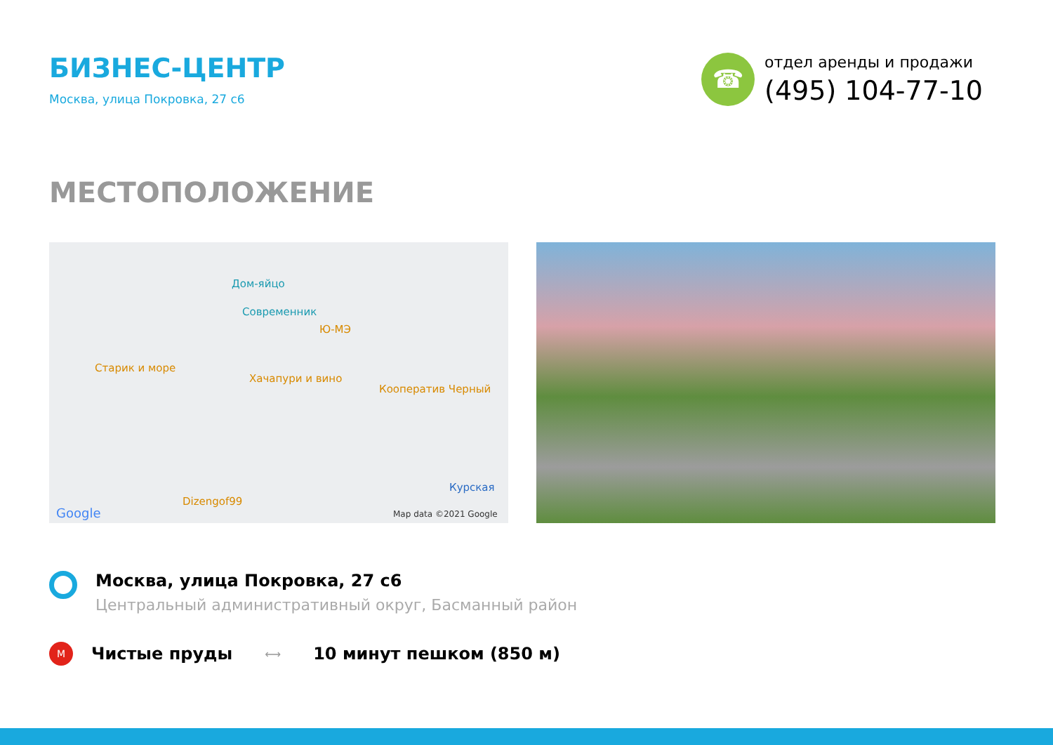БИЗНЕС-ЦЕНТР
Москва, улица Покровка, 27 с6
☎
отдел аренды и продажи
(495) 104-77-10
МЕСТОПОЛОЖЕНИЕ
Дом-яйцо
Современник
Ю-МЭ
Старик и море
Хачапури и вино
Кооператив Черный
Курская
Dizengof99
Google Map data ©2021 Google
Москва, улица Покровка, 27 с6
Центральный административный округ, Басманный район
M
Чистые пруды
⟷
10 минут пешком (850 м)